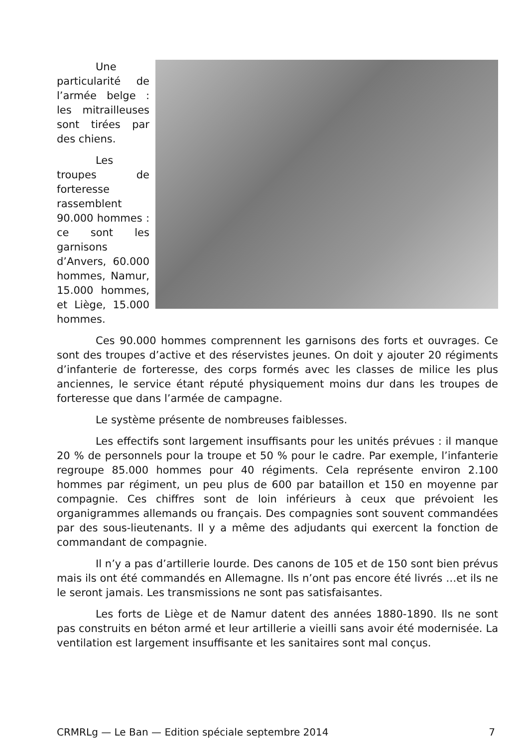Une particularité de l’armée belge : les mitrailleuses sont tirées par des chiens.
Les troupes de forteresse rassemblent 90.000 hommes : ce sont les garnisons d’Anvers, 60.000 hommes, Namur, 15.000 hommes, et Liège, 15.000 hommes.
Ces 90.000 hommes comprennent les garnisons des forts et ouvrages. Ce sont des troupes d’active et des réservistes jeunes. On doit y ajouter 20 régiments d’infanterie de forteresse, des corps formés avec les classes de milice les plus anciennes, le service étant réputé physiquement moins dur dans les troupes de forteresse que dans l’armée de campagne.
Le système présente de nombreuses faiblesses.
Les effectifs sont largement insuffisants pour les unités prévues : il manque 20 % de personnels pour la troupe et 50 % pour le cadre. Par exemple, l’infanterie regroupe 85.000 hommes pour 40 régiments. Cela représente environ 2.100 hommes par régiment, un peu plus de 600 par bataillon et 150 en moyenne par compagnie. Ces chiffres sont de loin inférieurs à ceux que prévoient les organigrammes allemands ou français. Des compagnies sont souvent commandées par des sous-lieutenants. Il y a même des adjudants qui exercent la fonction de commandant de compagnie.
Il n’y a pas d’artillerie lourde. Des canons de 105 et de 150 sont bien prévus mais ils ont été commandés en Allemagne. Ils n’ont pas encore été livrés …et ils ne le seront jamais. Les transmissions ne sont pas satisfaisantes.
Les forts de Liège et de Namur datent des années 1880-1890. Ils ne sont pas construits en béton armé et leur artillerie a vieilli sans avoir été modernisée. La ventilation est largement insuffisante et les sanitaires sont mal conçus.
CRMRLg — Le Ban — Edition spéciale septembre 2014 7